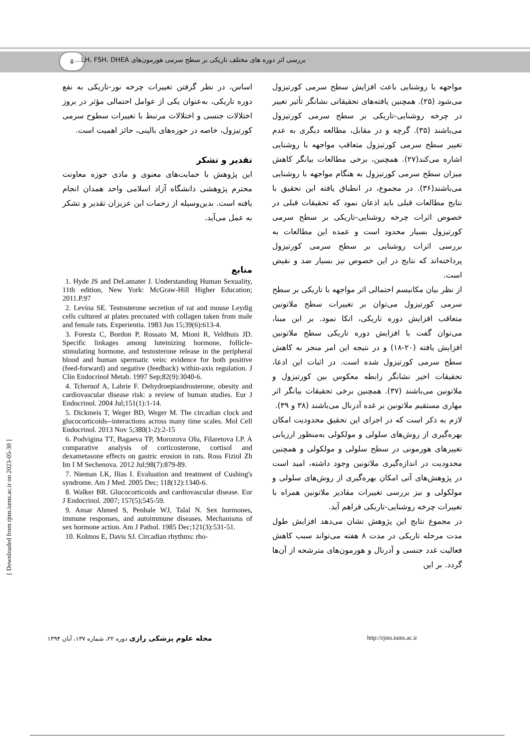۵
بررسی اثر دوره های مختلف تاریکی بر سطح سرمی هورمون‌های LH، FSH، DHEA...
[ Downloaded from rjms.iums.ac.ir on 2023-05-30 ]
مواجهه با روشنایی باعث افزایش سطح سرمی کورتیزول می‌شود (۲۵). همچنین یافته‌های تحقیقاتی نشانگر تأثیر تغییر در چرخه روشنایی-تاریکی بر سطح سرمی کورتیزول می‌باشند (۳۵). گرچه و در مقابل، مطالعه دیگری به عدم تغییر سطح سرمی کورتیزول متعاقب مواجهه با روشنایی اشاره می‌کند(۲۷). همچنین، برخی مطالعات بیانگر کاهش میزان سطح سرمی کورتیزول به هنگام مواجهه با روشنایی می‌باشند(۳۶). در مجموع، در انطباق یافته این تحقیق با نتایج مطالعات قبلی باید اذعان نمود که تحقیقات قبلی در خصوص اثرات چرخه روشنایی-تاریکی بر سطح سرمی کورتیزول بسیار محدود است و عمده این مطالعات به بررسی اثرات روشنایی بر سطح سرمی کورتیزول پرداخته‌اند که نتایج در این خصوص نیز بسیار ضد و نقیض است.
از نظر بیان مکانیسم احتمالی اثر مواجهه با تاریکی بر سطح سرمی کورتیزول می‌توان بر تغییرات سطح ملاتونین متعاقب افزایش دوره تاریکی، اتکا نمود. بر این مبنا، می‌توان گفت با افزایش دوره تاریکی سطح ملاتونین افزایش یافته (۲۰-۱۸) و در نتیجه این امر منجر به کاهش سطح سرمی کورتیزول شده است. در اثبات این ادعا، تحقیقات اخیر نشانگر رابطه معکوس بین کورتیزول و ملاتونین می‌باشند (۳۷). همچنین برخی تحقیقات بیانگر اثر مهاری مستقیم ملاتونین بر غده آدرنال می‌باشند (۳۸ و ۳۹).
لازم به ذکر است که در اجرای این تحقیق محدودیت امکان بهره‌گیری از روش‌های سلولی و مولکولی به‌منظور ارزیابی تغییرهای هورمونی در سطح سلولی و مولکولی و همچنین محدودیت در اندازه‌گیری ملاتونین وجود داشته، امید است در پژوهش‌های آتی امکان بهره‌گیری از روش‌های سلولی و مولکولی و نیز بررسی تغییرات مقادیر ملاتونین همراه با تغییرات چرخه روشنایی-تاریکی فراهم آید.
در مجموع نتایج این پژوهش نشان می‌دهد افزایش طول مدت مرحله تاریکی در مدت ۸ هفته می‌تواند سبب کاهش فعالیت غدد جنسی و آدرنال و هورمون‌های مترشحه از آن‌ها گردد. بر این
اساس، در نظر گرفتن تغییرات چرخه نور-تاریکی به نفع دوره تاریکی، به‌عنوان یکی از عوامل احتمالی مؤثر در بروز اختلالات جنسی و اختلالات مرتبط با تغییرات سطوح سرمی کورتیزول، خاصه در حوزه‌های بالینی، حائز اهمیت است.
تقدیر و تشکر
این پژوهش با حمایت‌های معنوی و مادی حوزه معاونت محترم پژوهشی دانشگاه آزاد اسلامی واحد همدان انجام یافته است. بدین‌وسیله از زحمات این عزیزان تقدیر و تشکر به عمل می‌آید.
منابع
1. Hyde JS and DeLamater J. Understanding Human Sexuality, 11th edition, New York: McGraw-Hill Higher Education; 2011.P.97
2. Levina SE. Testosterone secretion of rat and mouse Leydig cells cultured at plates precoated with collagen taken from male and female rats. Experientia. 1983 Jun 15;39(6):613-4.
3. Foresta C, Bordon P, Rossato M, Mioni R, Veldhuis JD. Specific linkages among luteinizing hormone, follicle-stimulating hormone, and testosterone release in the peripheral blood and human spermatic vein: evidence for both positive (feed-forward) and negative (feedback) within-axis regulation. J Clin Endocrinol Metab. 1997 Sep;82(9):3040-6.
4. Tchernof A, Labrie F. Dehydroepiandrosterone, obesity and cardiovascular disease risk: a review of human studies. Eur J Endocrinol. 2004 Jul;151(1):1-14.
5. Dickmeis T, Weger BD, Weger M. The circadian clock and glucocorticoids--interactions across many time scales. Mol Cell Endocrinol. 2013 Nov 5;380(1-2):2-15
6. Podvigina TT, Bagaeva TP, Morozova OIu, Filaretova LP. A comparative analysis of corticosterone, cortisol and dexametasone effects on gastric erosion in rats. Ross Fiziol Zh Im I M Sechenova. 2012 Jul;98(7):879-89.
7. Nieman LK, Ilias I. Evaluation and treatment of Cushing's syndrome. Am J Med. 2005 Dec; 118(12):1340-6.
8. Walker BR. Glucocorticoids and cardiovascular disease. Eur J Endocrinol. 2007; 157(5);545-59.
9. Ansar Ahmed S, Penhale WJ, Talal N. Sex hormones, immune responses, and autoimmune diseases. Mechanisms of sex hormone action. Am J Pathol. 1985 Dec;121(3):531-51.
10. Kolmos E, Davis SJ. Circadian rhythms: rho-
مجله علوم پزشکی رازی دوره ۲۲، شماره ۱۳۷، آبان ۱۳۹۴
http://rjms.iums.ac.ir